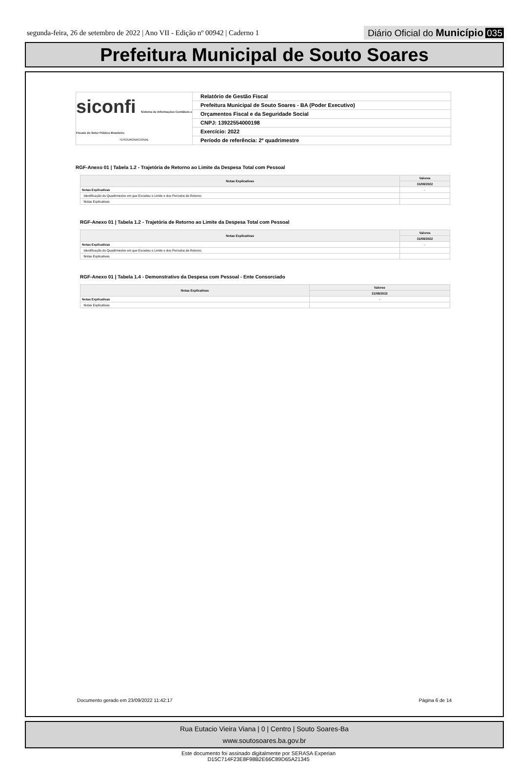segunda-feira, 26 de setembro de 2022 | Ano VII - Edição nº 00942 | Caderno 1
Diário Oficial do Município 035
Prefeitura Municipal de Souto Soares
siconfi Sistema de Informações Contábeis e Fiscais do Setor Público Brasileiro
TESOURONACIONAL
Relatório de Gestão Fiscal
Prefeitura Municipal de Souto Soares - BA (Poder Executivo)
Orçamentos Fiscal e da Seguridade Social
CNPJ: 13922554000198
Exercício: 2022
Período de referência: 2º quadrimestre
RGF-Anexo 01 | Tabela 1.2 - Trajetória de Retorno ao Limite da Despesa Total com Pessoal
| Notas Explicativas | Valores |
| --- | --- |
| | 31/08/2022 |
| Notas Explicativas | - |
| Identificação do Quadrimestre em que Excedeu o Limite e dos Períodos de Retorno | |
| Notas Explicativas | |
RGF-Anexo 01 | Tabela 1.2 - Trajetória de Retorno ao Limite da Despesa Total com Pessoal
| Notas Explicativas | Valores |
| --- | --- |
| | 31/08/2022 |
| Notas Explicativas | - |
| Identificação do Quadrimestre em que Excedeu o Limite e dos Períodos de Retorno | |
| Notas Explicativas | |
RGF-Anexo 01 | Tabela 1.4 - Demonstrativo da Despesa com Pessoal - Ente Consorciado
| Notas Explicativas | Valores |
| --- | --- |
| | 31/08/2022 |
| Notas Explicativas | - |
| Notas Explicativas | |
Documento gerado em 23/09/2022 11:42:17 Página 6 de 14
Rua Eutacio Vieira Viana | 0 | Centro | Souto Soares-Ba
www.soutosoares.ba.gov.br
Este documento foi assinado digitalmente por SERASA Experian
D15C714F23E8F98B2E66C89D65A21345